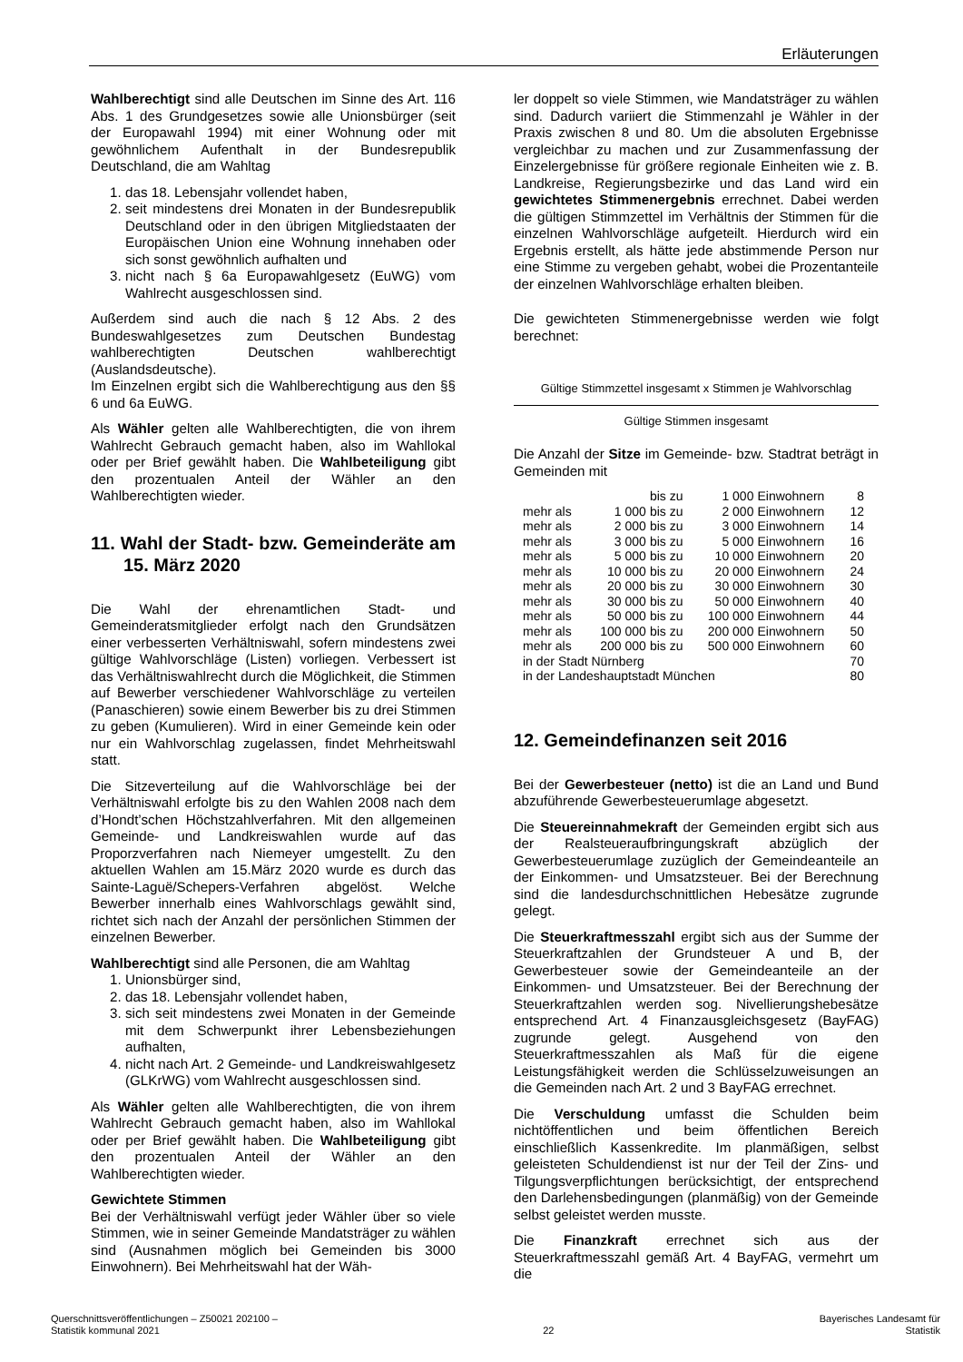Erläuterungen
Wahlberechtigt sind alle Deutschen im Sinne des Art. 116 Abs. 1 des Grundgesetzes sowie alle Unionsbürger (seit der Europawahl 1994) mit einer Wohnung oder mit gewöhnlichem Aufenthalt in der Bundesrepublik Deutschland, die am Wahltag
1. das 18. Lebensjahr vollendet haben,
2. seit mindestens drei Monaten in der Bundesrepublik Deutschland oder in den übrigen Mitgliedstaaten der Europäischen Union eine Wohnung innehaben oder sich sonst gewöhnlich aufhalten und
3. nicht nach § 6a Europawahlgesetz (EuWG) vom Wahlrecht ausgeschlossen sind.
Außerdem sind auch die nach § 12 Abs. 2 des Bundeswahlgesetzes zum Deutschen Bundestag wahlberechtigten Deutschen wahlberechtigt (Auslandsdeutsche).
Im Einzelnen ergibt sich die Wahlberechtigung aus den §§ 6 und 6a EuWG.
Als Wähler gelten alle Wahlberechtigten, die von ihrem Wahlrecht Gebrauch gemacht haben, also im Wahllokal oder per Brief gewählt haben. Die Wahlbeteiligung gibt den prozentualen Anteil der Wähler an den Wahlberechtigten wieder.
11. Wahl der Stadt- bzw. Gemeinderäte am 15. März 2020
Die Wahl der ehrenamtlichen Stadt- und Gemeinderatsmitglieder erfolgt nach den Grundsätzen einer verbesserten Verhältniswahl, sofern mindestens zwei gültige Wahlvorschläge (Listen) vorliegen. Verbessert ist das Verhältniswahlrecht durch die Möglichkeit, die Stimmen auf Bewerber verschiedener Wahlvorschläge zu verteilen (Panaschieren) sowie einem Bewerber bis zu drei Stimmen zu geben (Kumulieren). Wird in einer Gemeinde kein oder nur ein Wahlvorschlag zugelassen, findet Mehrheitswahl statt.
Die Sitzeverteilung auf die Wahlvorschläge bei der Verhältniswahl erfolgte bis zu den Wahlen 2008 nach dem d’Hondt’schen Höchstzahlverfahren. Mit den allgemeinen Gemeinde- und Landkreiswahlen wurde auf das Proporzverfahren nach Niemeyer umgestellt. Zu den aktuellen Wahlen am 15.März 2020 wurde es durch das Sainte-Laguë/Schepers-Verfahren abgelöst. Welche Bewerber innerhalb eines Wahlvorschlags gewählt sind, richtet sich nach der Anzahl der persönlichen Stimmen der einzelnen Bewerber.
Wahlberechtigt sind alle Personen, die am Wahltag
1. Unionsbürger sind,
2. das 18. Lebensjahr vollendet haben,
3. sich seit mindestens zwei Monaten in der Gemeinde mit dem Schwerpunkt ihrer Lebensbeziehungen aufhalten,
4. nicht nach Art. 2 Gemeinde- und Landkreiswahlgesetz (GLKrWG) vom Wahlrecht ausgeschlossen sind.
Als Wähler gelten alle Wahlberechtigten, die von ihrem Wahlrecht Gebrauch gemacht haben, also im Wahllokal oder per Brief gewählt haben. Die Wahlbeteiligung gibt den prozentualen Anteil der Wähler an den Wahlberechtigten wieder.
Gewichtete Stimmen
Bei der Verhältniswahl verfügt jeder Wähler über so viele Stimmen, wie in seiner Gemeinde Mandatsträger zu wählen sind (Ausnahmen möglich bei Gemeinden bis 3000 Einwohnern). Bei Mehrheitswahl hat der Wäh-
ler doppelt so viele Stimmen, wie Mandatsträger zu wählen sind. Dadurch variiert die Stimmenzahl je Wähler in der Praxis zwischen 8 und 80. Um die absoluten Ergebnisse vergleichbar zu machen und zur Zusammenfassung der Einzelergebnisse für größere regionale Einheiten wie z. B. Landkreise, Regierungsbezirke und das Land wird ein gewichtetes Stimmenergebnis errechnet. Dabei werden die gültigen Stimmzettel im Verhältnis der Stimmen für die einzelnen Wahlvorschläge aufgeteilt. Hierdurch wird ein Ergebnis erstellt, als hätte jede abstimmende Person nur eine Stimme zu vergeben gehabt, wobei die Prozentanteile der einzelnen Wahlvorschläge erhalten bleiben.
Die gewichteten Stimmenergebnisse werden wie folgt berechnet:
Gültige Stimmzettel insgesamt x Stimmen je Wahlvorschlag
Gültige Stimmen insgesamt
Die Anzahl der Sitze im Gemeinde- bzw. Stadtrat beträgt in Gemeinden mit
| | | bis zu | 1 000 | Einwohnern | 8 |
| mehr als | 1 000 | bis zu | 2 000 | Einwohnern | 12 |
| mehr als | 2 000 | bis zu | 3 000 | Einwohnern | 14 |
| mehr als | 3 000 | bis zu | 5 000 | Einwohnern | 16 |
| mehr als | 5 000 | bis zu | 10 000 | Einwohnern | 20 |
| mehr als | 10 000 | bis zu | 20 000 | Einwohnern | 24 |
| mehr als | 20 000 | bis zu | 30 000 | Einwohnern | 30 |
| mehr als | 30 000 | bis zu | 50 000 | Einwohnern | 40 |
| mehr als | 50 000 | bis zu | 100 000 | Einwohnern | 44 |
| mehr als | 100 000 | bis zu | 200 000 | Einwohnern | 50 |
| mehr als | 200 000 | bis zu | 500 000 | Einwohnern | 60 |
| in der Stadt Nürnberg | | | | | 70 |
| in der Landeshauptstadt München | | | | | 80 |
12. Gemeindefinanzen seit 2016
Bei der Gewerbesteuer (netto) ist die an Land und Bund abzuführende Gewerbesteuerumlage abgesetzt.
Die Steuereinnahmekraft der Gemeinden ergibt sich aus der Realsteueraufbringungskraft abzüglich der Gewerbesteuerumlage zuzüglich der Gemeindeanteile an der Einkommen- und Umsatzsteuer. Bei der Berechnung sind die landesdurchschnittlichen Hebesätze zugrunde gelegt.
Die Steuerkraftmesszahl ergibt sich aus der Summe der Steuerkraftzahlen der Grundsteuer A und B, der Gewerbesteuer sowie der Gemeindeanteile an der Einkommen- und Umsatzsteuer. Bei der Berechnung der Steuerkraftzahlen werden sog. Nivellierungshebesätze entsprechend Art. 4 Finanzausgleichsgesetz (BayFAG) zugrunde gelegt. Ausgehend von den Steuerkraftmesszahlen als Maß für die eigene Leistungsfähigkeit werden die Schlüsselzuweisungen an die Gemeinden nach Art. 2 und 3 BayFAG errechnet.
Die Verschuldung umfasst die Schulden beim nichtöffentlichen und beim öffentlichen Bereich einschließlich Kassenkredite. Im planmäßigen, selbst geleisteten Schuldendienst ist nur der Teil der Zins- und Tilgungsverpflichtungen berücksichtigt, der entsprechend den Darlehensbedingungen (planmäßig) von der Gemeinde selbst geleistet werden musste.
Die Finanzkraft errechnet sich aus der Steuerkraftmesszahl gemäß Art. 4 BayFAG, vermehrt um die
Querschnittsveröffentlichungen – Z50021 202100 –
Statistik kommunal 2021
22 Bayerisches Landesamt für
Statistik